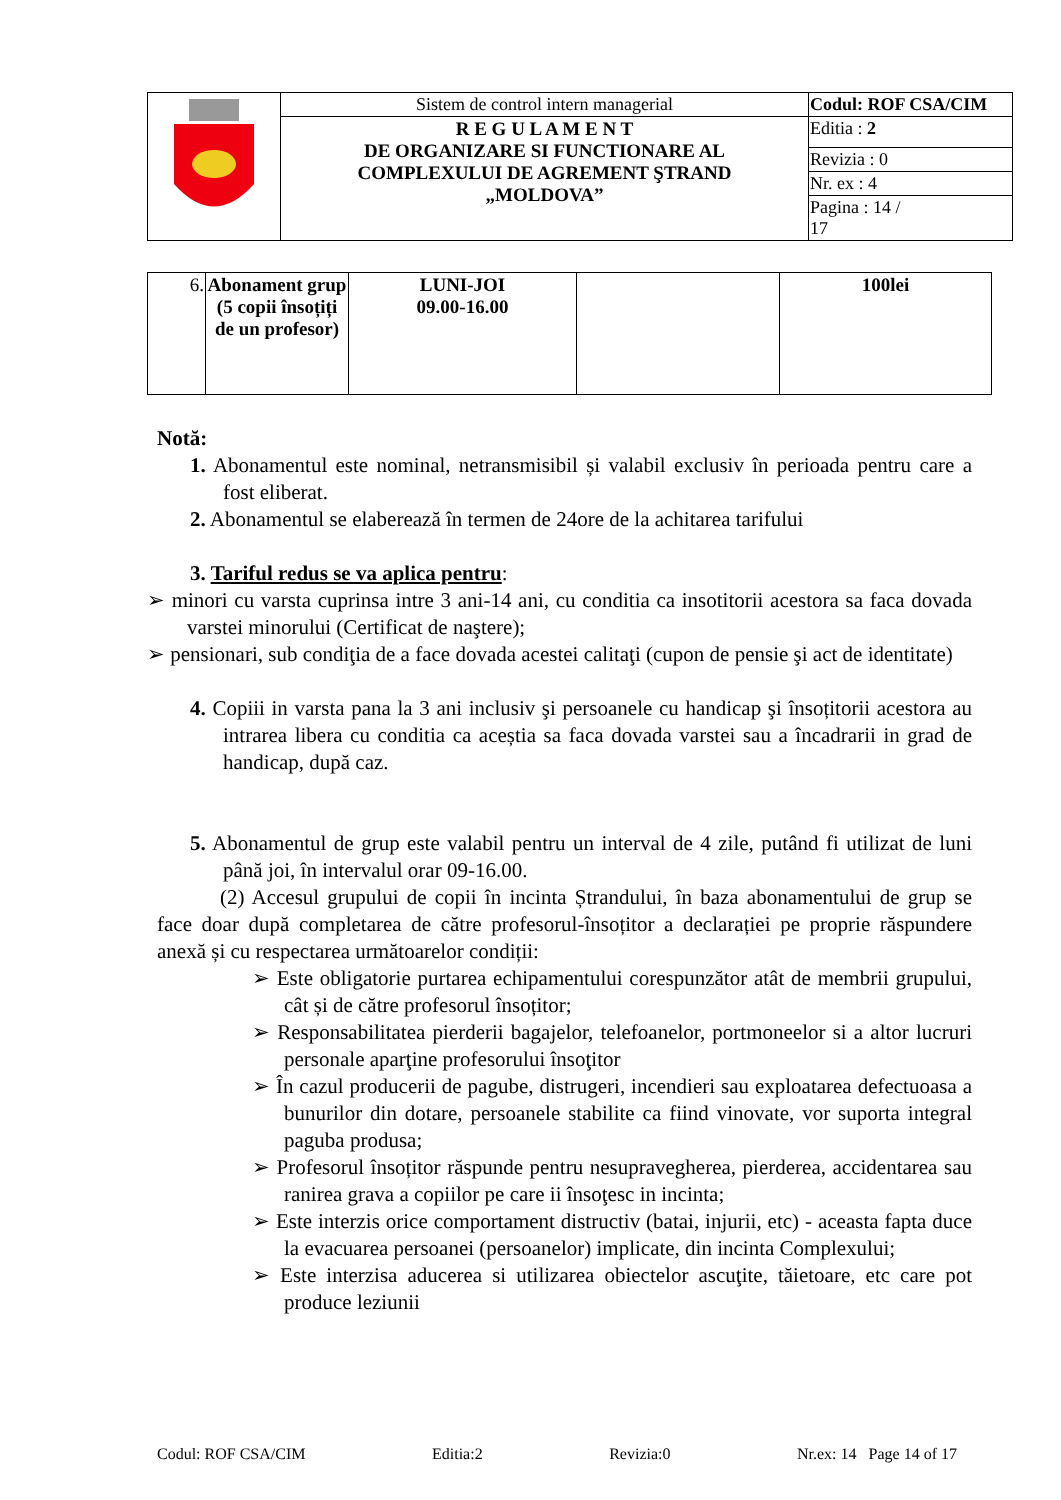| | Sistem de control intern managerial | Codul: ROF CSA/CIM |
| | R E G U L A M E N T DE ORGANIZARE SI FUNCTIONARE AL COMPLEXULUI DE AGREMENT ŞTRAND „MOLDOVA” | Editia : 2 |
| | | Revizia : 0 |
| | | Nr. ex : 4 |
| | | Pagina : 14 / 17 |
| 6. | Abonament grup (5 copii însoțiți de un profesor) | LUNI-JOI 09.00-16.00 | | 100lei |
Notă:
1. Abonamentul este nominal, netransmisibil și valabil exclusiv în perioada pentru care a fost eliberat.
2. Abonamentul se elaberează în termen de 24ore de la achitarea tarifului
3. Tariful redus se va aplica pentru:
➢ minori cu varsta cuprinsa intre 3 ani-14 ani, cu conditia ca insotitorii acestora sa faca dovada varstei minorului (Certificat de naştere);
➢ pensionari, sub condiţia de a face dovada acestei calitaţi (cupon de pensie şi act de identitate)
4. Copiii in varsta pana la 3 ani inclusiv şi persoanele cu handicap şi însoțitorii acestora au intrarea libera cu conditia ca aceștia sa faca dovada varstei sau a încadrarii in grad de handicap, după caz.
5. Abonamentul de grup este valabil pentru un interval de 4 zile, putând fi utilizat de luni până joi, în intervalul orar 09-16.00.
(2) Accesul grupului de copii în incinta Ștrandului, în baza abonamentului de grup se face doar după completarea de către profesorul-însoțitor a declarației pe proprie răspundere anexă și cu respectarea următoarelor condiții:
➢ Este obligatorie purtarea echipamentului corespunzător atât de membrii grupului, cât și de către profesorul însoțitor;
➢ Responsabilitatea pierderii bagajelor, telefoanelor, portmoneelor si a altor lucruri personale aparţine profesorului însoţitor
➢ În cazul producerii de pagube, distrugeri, incendieri sau exploatarea defectuoasa a bunurilor din dotare, persoanele stabilite ca fiind vinovate, vor suporta integral paguba produsa;
➢ Profesorul însoțitor răspunde pentru nesupravegherea, pierderea, accidentarea sau ranirea grava a copiilor pe care ii însoţesc in incinta;
➢ Este interzis orice comportament distructiv (batai, injurii, etc) - aceasta fapta duce la evacuarea persoanei (persoanelor) implicate, din incinta Complexului;
➢ Este interzisa aducerea si utilizarea obiectelor ascuţite, tăietoare, etc care pot produce leziunii
Codul: ROF CSA/CIM Editia:2 Revizia:0 Nr.ex: 14 Page 14 of 17